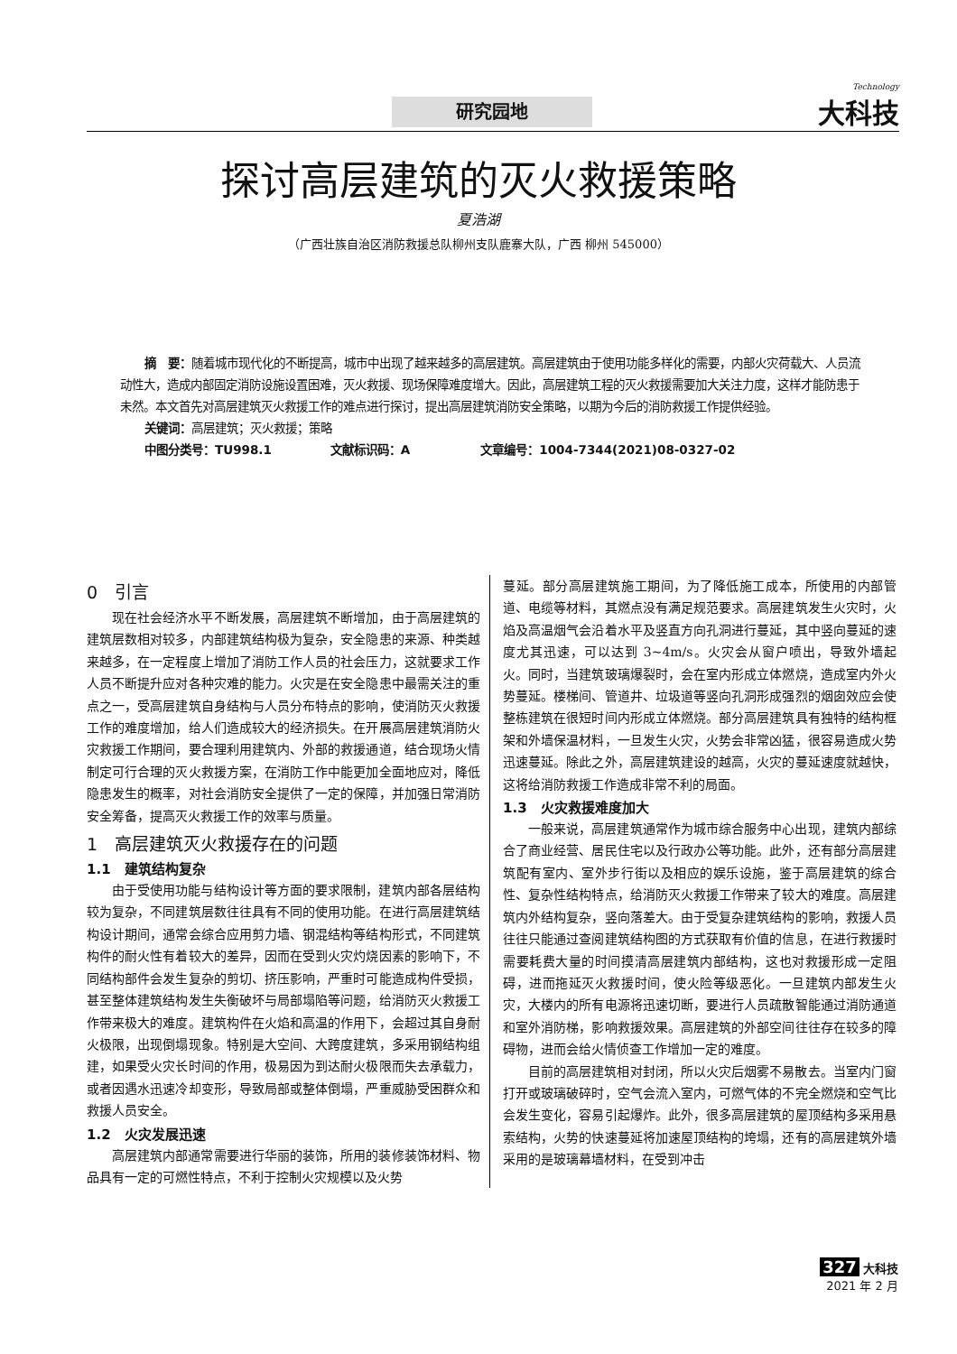研究园地
Technology
大科技
探讨高层建筑的灭火救援策略
夏浩湖
（广西壮族自治区消防救援总队柳州支队鹿寨大队，广西 柳州 545000）
摘　要：随着城市现代化的不断提高，城市中出现了越来越多的高层建筑。高层建筑由于使用功能多样化的需要，内部火灾荷载大、人员流动性大，造成内部固定消防设施设置困难，灭火救援、现场保障难度增大。因此，高层建筑工程的灭火救援需要加大关注力度，这样才能防患于未然。本文首先对高层建筑灭火救援工作的难点进行探讨，提出高层建筑消防安全策略，以期为今后的消防救援工作提供经验。
关键词：高层建筑；灭火救援；策略
中图分类号：TU998.1　　　　　文献标识码：A　　　　　　文章编号：1004-7344(2021)08-0327-02
0　引言
现在社会经济水平不断发展，高层建筑不断增加，由于高层建筑的建筑层数相对较多，内部建筑结构极为复杂，安全隐患的来源、种类越来越多，在一定程度上增加了消防工作人员的社会压力，这就要求工作人员不断提升应对各种灾难的能力。火灾是在安全隐患中最需关注的重点之一，受高层建筑自身结构与人员分布特点的影响，使消防灭火救援工作的难度增加，给人们造成较大的经济损失。在开展高层建筑消防火灾救援工作期间，要合理利用建筑内、外部的救援通道，结合现场火情制定可行合理的灭火救援方案，在消防工作中能更加全面地应对，降低隐患发生的概率，对社会消防安全提供了一定的保障，并加强日常消防安全筹备，提高灭火救援工作的效率与质量。
1　高层建筑灭火救援存在的问题
1.1　建筑结构复杂
由于受使用功能与结构设计等方面的要求限制，建筑内部各层结构较为复杂，不同建筑层数往往具有不同的使用功能。在进行高层建筑结构设计期间，通常会综合应用剪力墙、钢混结构等结构形式，不同建筑构件的耐火性有着较大的差异，因而在受到火灾灼烧因素的影响下，不同结构部件会发生复杂的剪切、挤压影响，严重时可能造成构件受损，甚至整体建筑结构发生失衡破坏与局部塌陷等问题，给消防灭火救援工作带来极大的难度。建筑构件在火焰和高温的作用下，会超过其自身耐火极限，出现倒塌现象。特别是大空间、大跨度建筑，多采用钢结构组建，如果受火灾长时间的作用，极易因为到达耐火极限而失去承载力，或者因遇水迅速冷却变形，导致局部或整体倒塌，严重威胁受困群众和救援人员安全。
1.2　火灾发展迅速
高层建筑内部通常需要进行华丽的装饰，所用的装修装饰材料、物品具有一定的可燃性特点，不利于控制火灾规模以及火势
蔓延。部分高层建筑施工期间，为了降低施工成本，所使用的内部管道、电缆等材料，其燃点没有满足规范要求。高层建筑发生火灾时，火焰及高温烟气会沿着水平及竖直方向孔洞进行蔓延，其中竖向蔓延的速度尤其迅速，可以达到 3~4m/s。火灾会从窗户喷出，导致外墙起火。同时，当建筑玻璃爆裂时，会在室内形成立体燃烧，造成室内外火势蔓延。楼梯间、管道井、垃圾道等竖向孔洞形成强烈的烟囱效应会使整栋建筑在很短时间内形成立体燃烧。部分高层建筑具有独特的结构框架和外墙保温材料，一旦发生火灾，火势会非常凶猛，很容易造成火势迅速蔓延。除此之外，高层建筑建设的越高，火灾的蔓延速度就越快，这将给消防救援工作造成非常不利的局面。
1.3　火灾救援难度加大
一般来说，高层建筑通常作为城市综合服务中心出现，建筑内部综合了商业经营、居民住宅以及行政办公等功能。此外，还有部分高层建筑配有室内、室外步行街以及相应的娱乐设施，鉴于高层建筑的综合性、复杂性结构特点，给消防灭火救援工作带来了较大的难度。高层建筑内外结构复杂，竖向落差大。由于受复杂建筑结构的影响，救援人员往往只能通过查阅建筑结构图的方式获取有价值的信息，在进行救援时需要耗费大量的时间摸清高层建筑内部结构，这也对救援形成一定阻碍，进而拖延灭火救援时间，使火险等级恶化。一旦建筑内部发生火灾，大楼内的所有电源将迅速切断，要进行人员疏散智能通过消防通道和室外消防梯，影响救援效果。高层建筑的外部空间往往存在较多的障碍物，进而会给火情侦查工作增加一定的难度。
目前的高层建筑相对封闭，所以火灾后烟雾不易散去。当室内门窗打开或玻璃破碎时，空气会流入室内，可燃气体的不完全燃烧和空气比会发生变化，容易引起爆炸。此外，很多高层建筑的屋顶结构多采用悬索结构，火势的快速蔓延将加速屋顶结构的垮塌，还有的高层建筑外墙采用的是玻璃幕墙材料，在受到冲击
327 大科技
2021 年 2 月